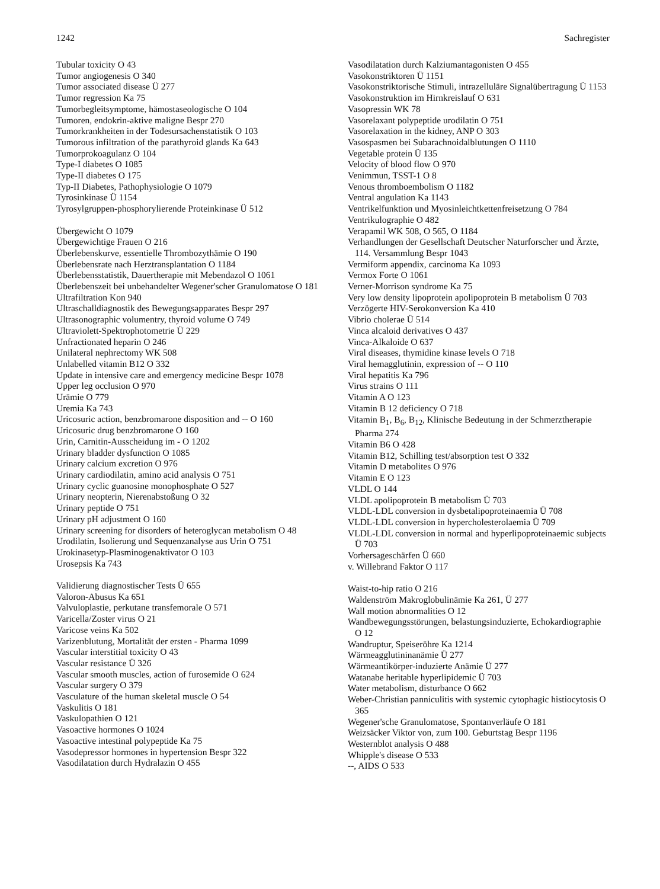1242 Sachregister
Tubular toxicity O 43
Tumor angiogenesis O 340
Tumor associated disease Ü 277
Tumor regression Ka 75
Tumorbegleitsymptome, hämostaseologische O 104
Tumoren, endokrin-aktive maligne Bespr 270
Tumorkrankheiten in der Todesursachenstatistik O 103
Tumorous infiltration of the parathyroid glands Ka 643
Tumorprokoagulanz O 104
Type-I diabetes O 1085
Type-II diabetes O 175
Typ-II Diabetes, Pathophysiologie O 1079
Tyrosinkinase Ü 1154
Tyrosylgruppen-phosphorylierende Proteinkinase Ü 512
Übergewicht O 1079
Übergewichtige Frauen O 216
Überlebenskurve, essentielle Thrombozythämie O 190
Überlebensrate nach Herztransplantation O 1184
Überlebensstatistik, Dauertherapie mit Mebendazol O 1061
Überlebenszeit bei unbehandelter Wegener'scher Granulomatose O 181
Ultrafiltration Kon 940
Ultraschalldiagnostik des Bewegungsapparates Bespr 297
Ultrasonographic volumentry, thyroid volume O 749
Ultraviolett-Spektrophotometrie Ü 229
Unfractionated heparin O 246
Unilateral nephrectomy WK 508
Unlabelled vitamin B12 O 332
Update in intensive care and emergency medicine Bespr 1078
Upper leg occlusion O 970
Urämie O 779
Uremia Ka 743
Uricosuric action, benzbromarone disposition and -- O 160
Uricosuric drug benzbromarone O 160
Urin, Carnitin-Ausscheidung im - O 1202
Urinary bladder dysfunction O 1085
Urinary calcium excretion O 976
Urinary cardiodilatin, amino acid analysis O 751
Urinary cyclic guanosine monophosphate O 527
Urinary neopterin, Nierenabstoßung O 32
Urinary peptide O 751
Urinary pH adjustment O 160
Urinary screening for disorders of heteroglycan metabolism O 48
Urodilatin, Isolierung und Sequenzanalyse aus Urin O 751
Urokinasetyp-Plasminogenaktivator O 103
Urosepsis Ka 743
Validierung diagnostischer Tests Ü 655
Valoron-Abusus Ka 651
Valvuloplastie, perkutane transfemorale O 571
Varicella/Zoster virus O 21
Varicose veins Ka 502
Varizenblutung, Mortalität der ersten - Pharma 1099
Vascular interstitial toxicity O 43
Vascular resistance Ü 326
Vascular smooth muscles, action of furosemide O 624
Vascular surgery O 379
Vasculature of the human skeletal muscle O 54
Vaskulitis O 181
Vaskulopathien O 121
Vasoactive hormones O 1024
Vasoactive intestinal polypeptide Ka 75
Vasodepressor hormones in hypertension Bespr 322
Vasodilatation durch Hydralazin O 455
Vasodilatation durch Kalziumantagonisten O 455
Vasokonstriktoren Ü 1151
Vasokonstriktorische Stimuli, intrazelluläre Signalübertragung Ü 1153
Vasokonstruktion im Hirnkreislauf O 631
Vasopressin WK 78
Vasorelaxant polypeptide urodilatin O 751
Vasorelaxation in the kidney, ANP O 303
Vasospasmen bei Subarachnoidalblutungen O 1110
Vegetable protein Ü 135
Velocity of blood flow O 970
Venimmun, TSST-1 O 8
Venous thromboembolism O 1182
Ventral angulation Ka 1143
Ventrikelfunktion und Myosinleichtkettenfreisetzung O 784
Ventrikulographie O 482
Verapamil WK 508, O 565, O 1184
Verhandlungen der Gesellschaft Deutscher Naturforscher und Ärzte, 114. Versammlung Bespr 1043
Vermiform appendix, carcinoma Ka 1093
Vermox Forte O 1061
Verner-Morrison syndrome Ka 75
Very low density lipoprotein apolipoprotein B metabolism Ü 703
Verzögerte HIV-Serokonversion Ka 410
Vibrio cholerae Ü 514
Vinca alcaloid derivatives O 437
Vinca-Alkaloide O 637
Viral diseases, thymidine kinase levels O 718
Viral hemagglutinin, expression of -- O 110
Viral hepatitis Ka 796
Virus strains O 111
Vitamin A O 123
Vitamin B 12 deficiency O 718
Vitamin B<sub>1</sub>, B<sub>6</sub>, B<sub>12</sub>, Klinische Bedeutung in der Schmerztherapie Pharma 274
Vitamin B6 O 428
Vitamin B12, Schilling test/absorption test O 332
Vitamin D metabolites O 976
Vitamin E O 123
VLDL O 144
VLDL apolipoprotein B metabolism Ü 703
VLDL-LDL conversion in dysbetalipoproteinaemia Ü 708
VLDL-LDL conversion in hypercholesterolaemia Ü 709
VLDL-LDL conversion in normal and hyperlipoproteinaemic subjects Ü 703
Vorhersageschärfen Ü 660
v. Willebrand Faktor O 117
Waist-to-hip ratio O 216
Waldenström Makroglobulinämie Ka 261, Ü 277
Wall motion abnormalities O 12
Wandbewegungsstörungen, belastungsinduzierte, Echokardiographie O 12
Wandruptur, Speiseröhre Ka 1214
Wärmeagglutininanämie Ü 277
Wärmeantikörper-induzierte Anämie Ü 277
Watanabe heritable hyperlipidemic Ü 703
Water metabolism, disturbance O 662
Weber-Christian panniculitis with systemic cytophagic histiocytosis O 365
Wegener'sche Granulomatose, Spontanverläufe O 181
Weizsäcker Viktor von, zum 100. Geburtstag Bespr 1196
Westernblot analysis O 488
Whipple's disease O 533
--, AIDS O 533